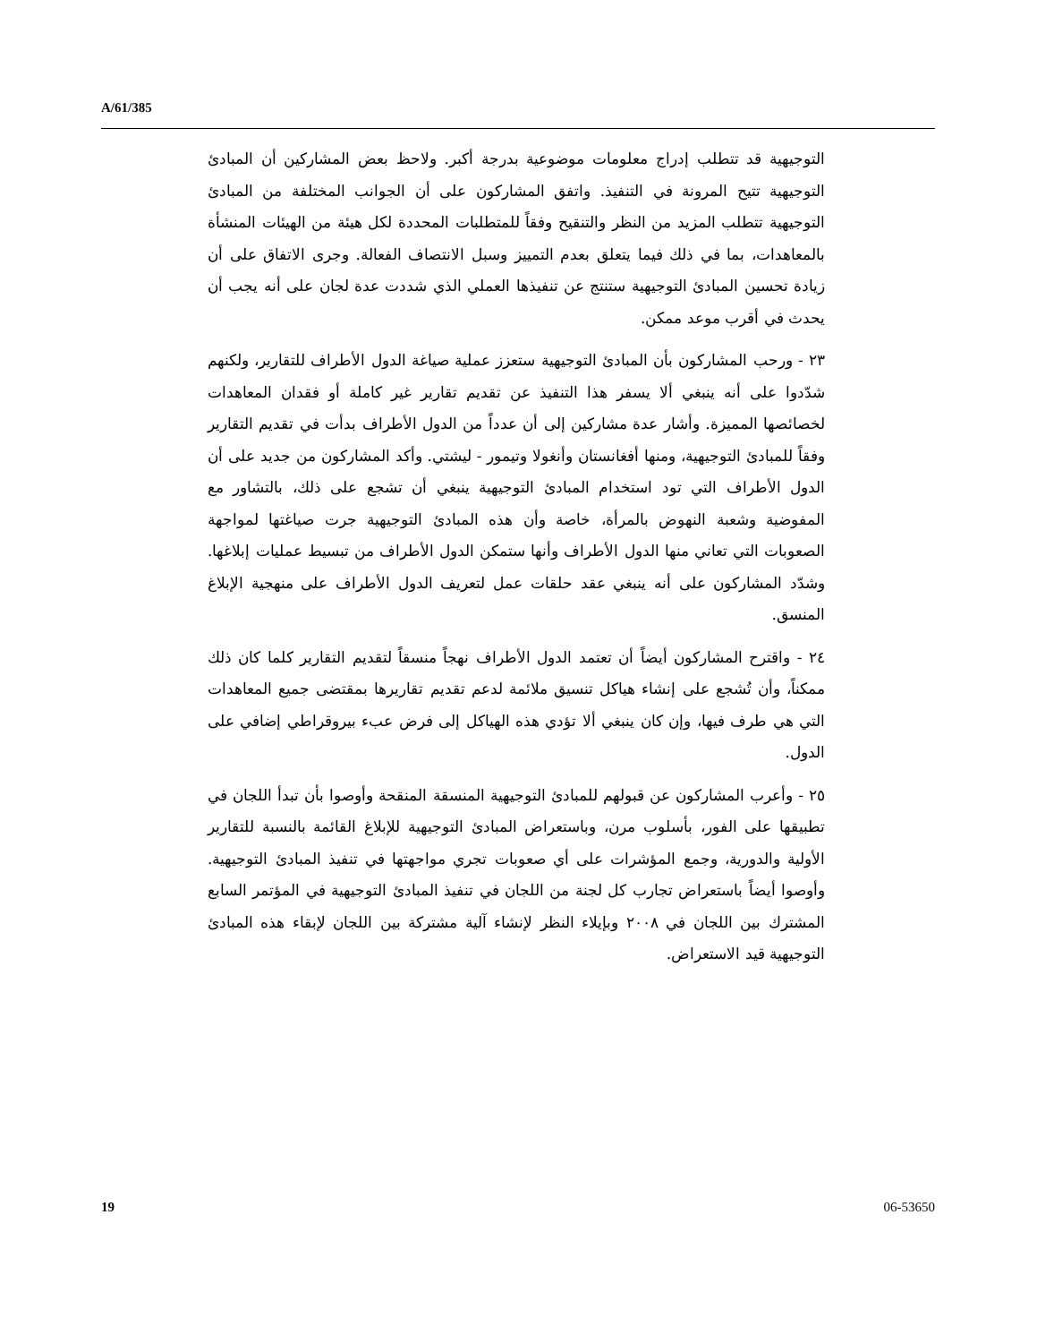A/61/385
التوجيهية قد تتطلب إدراج معلومات موضوعية بدرجة أكبر. ولاحظ بعض المشاركين أن المبادئ التوجيهية تتيح المرونة في التنفيذ. واتفق المشاركون على أن الجوانب المختلفة من المبادئ التوجيهية تتطلب المزيد من النظر والتنقيح وفقاً للمتطلبات المحددة لكل هيئة من الهيئات المنشأة بالمعاهدات، بما في ذلك فيما يتعلق بعدم التمييز وسبل الانتصاف الفعالة. وجرى الاتفاق على أن زيادة تحسين المبادئ التوجيهية ستنتج عن تنفيذها العملي الذي شددت عدة لجان على أنه يجب أن يحدث في أقرب موعد ممكن.
٢٣ - ورحب المشاركون بأن المبادئ التوجيهية ستعزز عملية صياغة الدول الأطراف للتقارير، ولكنهم شدّدوا على أنه ينبغي ألا يسفر هذا التنفيذ عن تقديم تقارير غير كاملة أو فقدان المعاهدات لخصائصها المميزة. وأشار عدة مشاركين إلى أن عدداً من الدول الأطراف بدأت في تقديم التقارير وفقاً للمبادئ التوجيهية، ومنها أفغانستان وأنغولا وتيمور - ليشتي. وأكد المشاركون من جديد على أن الدول الأطراف التي تود استخدام المبادئ التوجيهية ينبغي أن تشجع على ذلك، بالتشاور مع المفوضية وشعبة النهوض بالمرأة، خاصة وأن هذه المبادئ التوجيهية جرت صياغتها لمواجهة الصعوبات التي تعاني منها الدول الأطراف وأنها ستمكن الدول الأطراف من تبسيط عمليات إبلاغها. وشدّد المشاركون على أنه ينبغي عقد حلقات عمل لتعريف الدول الأطراف على منهجية الإبلاغ المنسق.
٢٤ - واقترح المشاركون أيضاً أن تعتمد الدول الأطراف نهجاً منسقاً لتقديم التقارير كلما كان ذلك ممكناً، وأن تُشجع على إنشاء هياكل تنسيق ملائمة لدعم تقديم تقاريرها بمقتضى جميع المعاهدات التي هي طرف فيها، وإن كان ينبغي ألا تؤدي هذه الهياكل إلى فرض عبء بيروقراطي إضافي على الدول.
٢٥ - وأعرب المشاركون عن قبولهم للمبادئ التوجيهية المنسقة المنقحة وأوصوا بأن تبدأ اللجان في تطبيقها على الفور، بأسلوب مرن، وباستعراض المبادئ التوجيهية للإبلاغ القائمة بالنسبة للتقارير الأولية والدورية، وجمع المؤشرات على أي صعوبات تجري مواجهتها في تنفيذ المبادئ التوجيهية. وأوصوا أيضاً باستعراض تجارب كل لجنة من اللجان في تنفيذ المبادئ التوجيهية في المؤتمر السابع المشترك بين اللجان في ٢٠٠٨ وبإيلاء النظر لإنشاء آلية مشتركة بين اللجان لإبقاء هذه المبادئ التوجيهية قيد الاستعراض.
19 06-53650